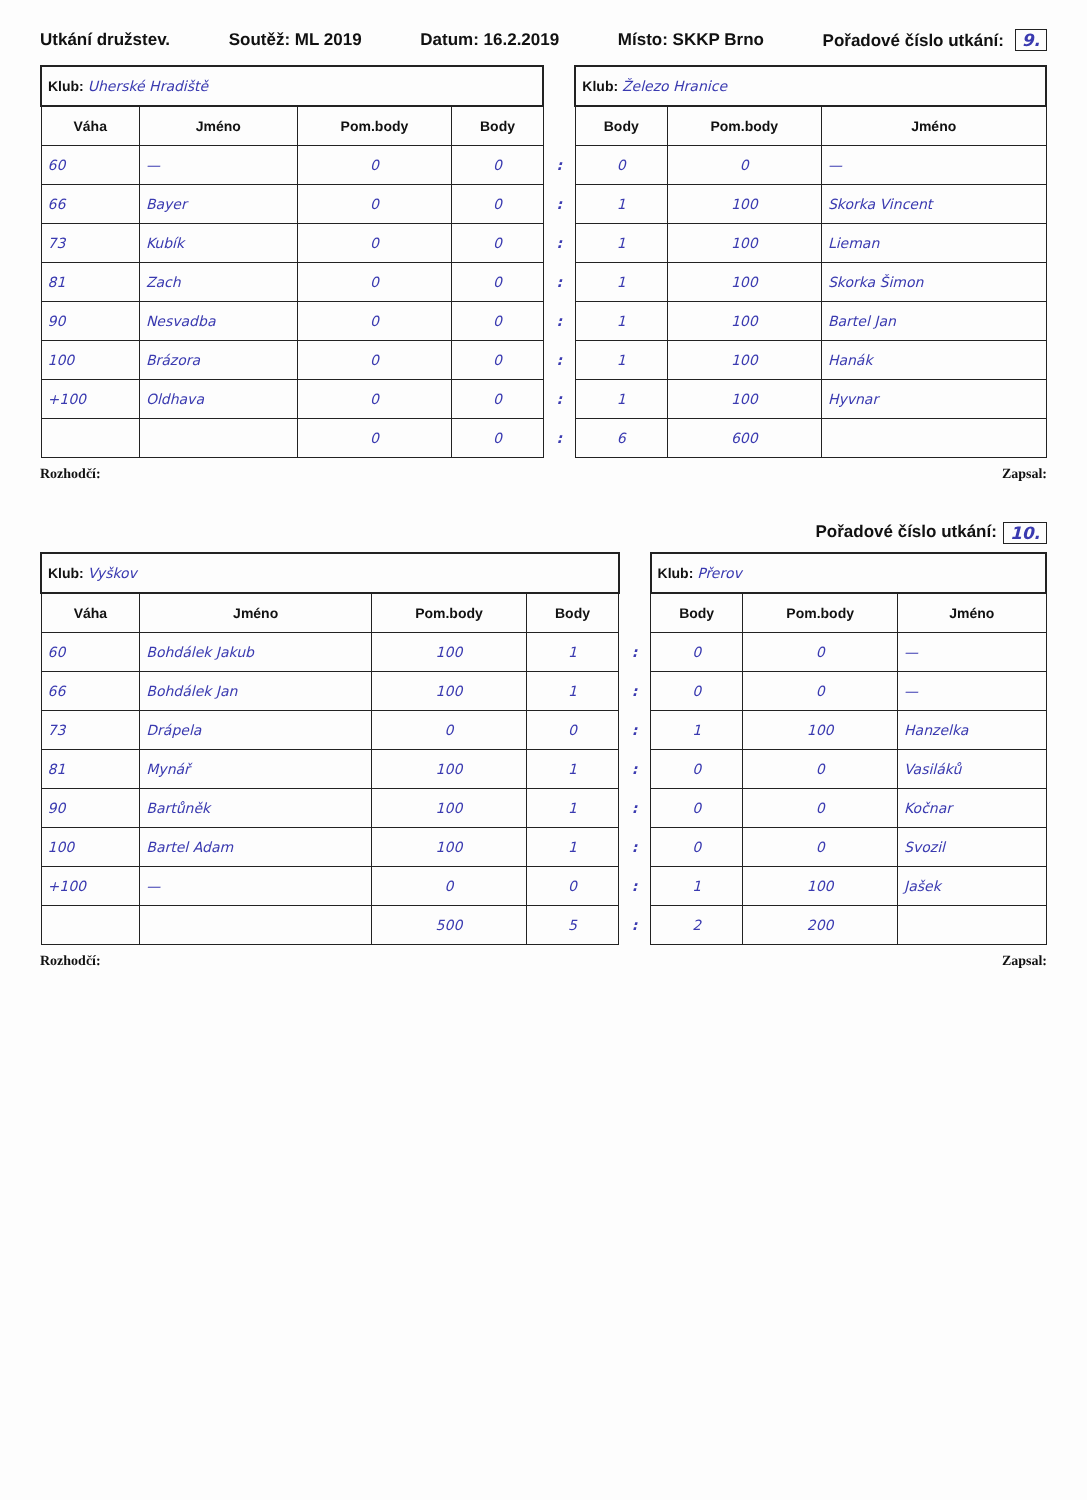Utkání družstev. Soutěž: ML 2019 Datum: 16.2.2019 Místo: SKKP Brno Pořadové číslo utkání: 9.
| Klub: Uherské Hradiště | | | | | Klub: Železo Hranice | | |
| Váha | Jméno | Pom.body | Body | | Body | Pom.body | Jméno |
| 60 | — | 0 | 0 | : | 0 | 0 | — |
| 66 | Bayer | 0 | 0 | : | 1 | 100 | Skorka Vincent |
| 73 | Kubík | 0 | 0 | : | 1 | 100 | Lieman |
| 81 | Zach | 0 | 0 | : | 1 | 100 | Skorka Šimon |
| 90 | Nesvadba | 0 | 0 | : | 1 | 100 | Bartel Jan |
| 100 | Brázora | 0 | 0 | : | 1 | 100 | Hanák |
| +100 | Oldhava | 0 | 0 | : | 1 | 100 | Hyvnar |
| | | 0 | 0 | : | 6 | 600 | |
Rozhodčí: Zapsal:
Pořadové číslo utkání: 10.
| Klub: Vyškov | | | | | Klub: Přerov | | |
| Váha | Jméno | Pom.body | Body | | Body | Pom.body | Jméno |
| 60 | Bohdálek Jakub | 100 | 1 | : | 0 | 0 | — |
| 66 | Bohdálek Jan | 100 | 1 | : | 0 | 0 | — |
| 73 | Drápela | 0 | 0 | : | 1 | 100 | Hanzelka |
| 81 | Mynář | 100 | 1 | : | 0 | 0 | Vasiláků |
| 90 | Bartůněk | 100 | 1 | : | 0 | 0 | Kočnar |
| 100 | Bartel Adam | 100 | 1 | : | 0 | 0 | Svozil |
| +100 | — | 0 | 0 | : | 1 | 100 | Jašek |
| | | 500 | 5 | : | 2 | 200 | |
Rozhodčí: Zapsal: